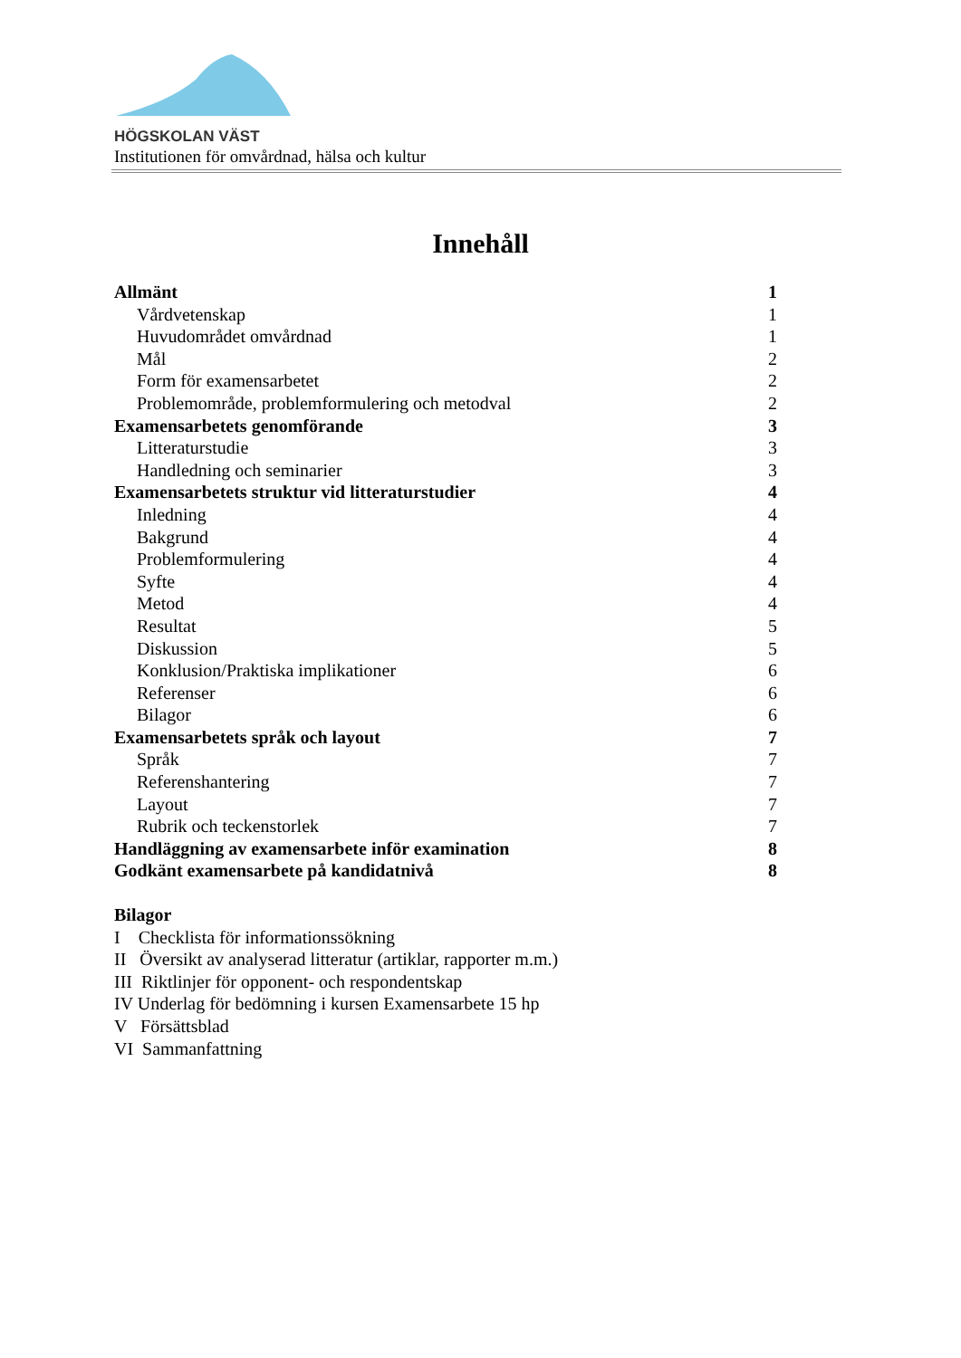HÖGSKOLAN VÄST
Institutionen för omvårdnad, hälsa och kultur
Innehåll
Allmänt 1
Vårdvetenskap 1
Huvudområdet omvårdnad 1
Mål 2
Form för examensarbetet 2
Problemområde, problemformulering och metodval 2
Examensarbetets genomförande 3
Litteraturstudie 3
Handledning och seminarier 3
Examensarbetets struktur vid litteraturstudier 4
Inledning 4
Bakgrund 4
Problemformulering 4
Syfte 4
Metod 4
Resultat 5
Diskussion 5
Konklusion/Praktiska implikationer 6
Referenser 6
Bilagor 6
Examensarbetets språk och layout 7
Språk 7
Referenshantering 7
Layout 7
Rubrik och teckenstorlek 7
Handläggning av examensarbete inför examination 8
Godkänt examensarbete på kandidatnivå 8
Bilagor
I Checklista för informationssökning
II Översikt av analyserad litteratur (artiklar, rapporter m.m.)
III Riktlinjer för opponent- och respondentskap
IV Underlag för bedömning i kursen Examensarbete 15 hp
V Försättsblad
VI Sammanfattning